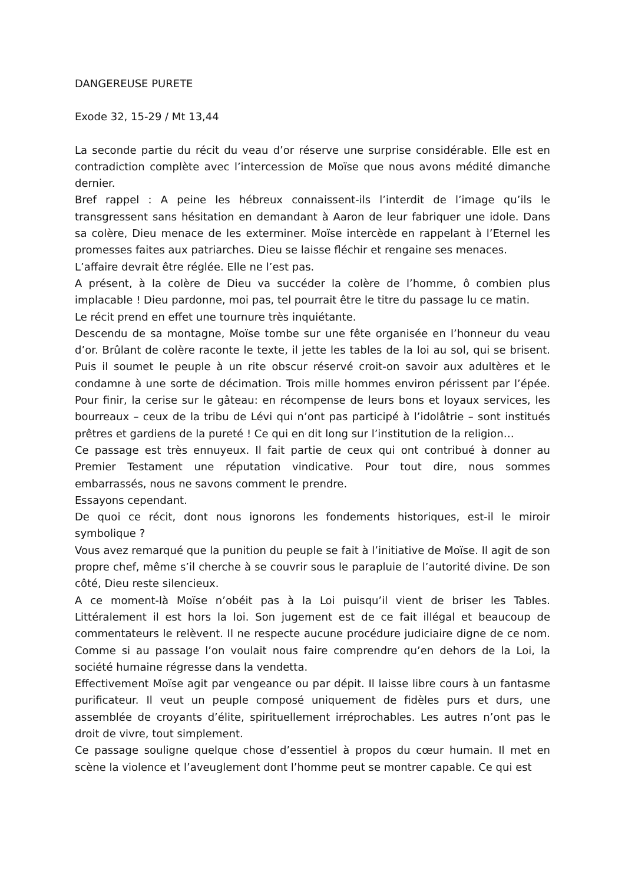DANGEREUSE PURETE
Exode 32, 15-29 / Mt 13,44
La seconde partie du récit du veau d’or réserve une surprise considérable. Elle est en contradiction complète avec l’intercession de Moïse que nous avons médité dimanche dernier.
Bref rappel : A peine les hébreux connaissent-ils l’interdit de l’image qu’ils le transgressent sans hésitation en demandant à Aaron de leur fabriquer une idole. Dans sa colère, Dieu menace de les exterminer. Moïse intercède en rappelant à l’Eternel les promesses faites aux patriarches. Dieu se laisse fléchir et rengaine ses menaces.
L’affaire devrait être réglée. Elle ne l’est pas.
A présent, à la colère de Dieu va succéder la colère de l’homme, ô combien plus implacable ! Dieu pardonne, moi pas, tel pourrait être le titre du passage lu ce matin.
Le récit prend en effet une tournure très inquiétante.
Descendu de sa montagne, Moïse tombe sur une fête organisée en l’honneur du veau d’or. Brûlant de colère raconte le texte, il jette les tables de la loi au sol, qui se brisent. Puis il soumet le peuple à un rite obscur réservé croit-on savoir aux adultères et le condamne à une sorte de décimation. Trois mille hommes environ périssent par l’épée. Pour finir, la cerise sur le gâteau: en récompense de leurs bons et loyaux services, les bourreaux – ceux de la tribu de Lévi qui n’ont pas participé à l’idolâtrie – sont institués prêtres et gardiens de la pureté ! Ce qui en dit long sur l’institution de la religion…
Ce passage est très ennuyeux. Il fait partie de ceux qui ont contribué à donner au Premier Testament une réputation vindicative. Pour tout dire, nous sommes embarrassés, nous ne savons comment le prendre.
Essayons cependant.
De quoi ce récit, dont nous ignorons les fondements historiques, est-il le miroir symbolique ?
Vous avez remarqué que la punition du peuple se fait à l’initiative de Moïse. Il agit de son propre chef, même s’il cherche à se couvrir sous le parapluie de l’autorité divine. De son côté, Dieu reste silencieux.
A ce moment-là Moïse n’obéit pas à la Loi puisqu’il vient de briser les Tables. Littéralement il est hors la loi. Son jugement est de ce fait illégal et beaucoup de commentateurs le relèvent. Il ne respecte aucune procédure judiciaire digne de ce nom. Comme si au passage l’on voulait nous faire comprendre qu’en dehors de la Loi, la société humaine régresse dans la vendetta.
Effectivement Moïse agit par vengeance ou par dépit. Il laisse libre cours à un fantasme purificateur. Il veut un peuple composé uniquement de fidèles purs et durs, une assemblée de croyants d’élite, spirituellement irréprochables. Les autres n’ont pas le droit de vivre, tout simplement.
Ce passage souligne quelque chose d’essentiel à propos du cœur humain. Il met en scène la violence et l’aveuglement dont l’homme peut se montrer capable. Ce qui est